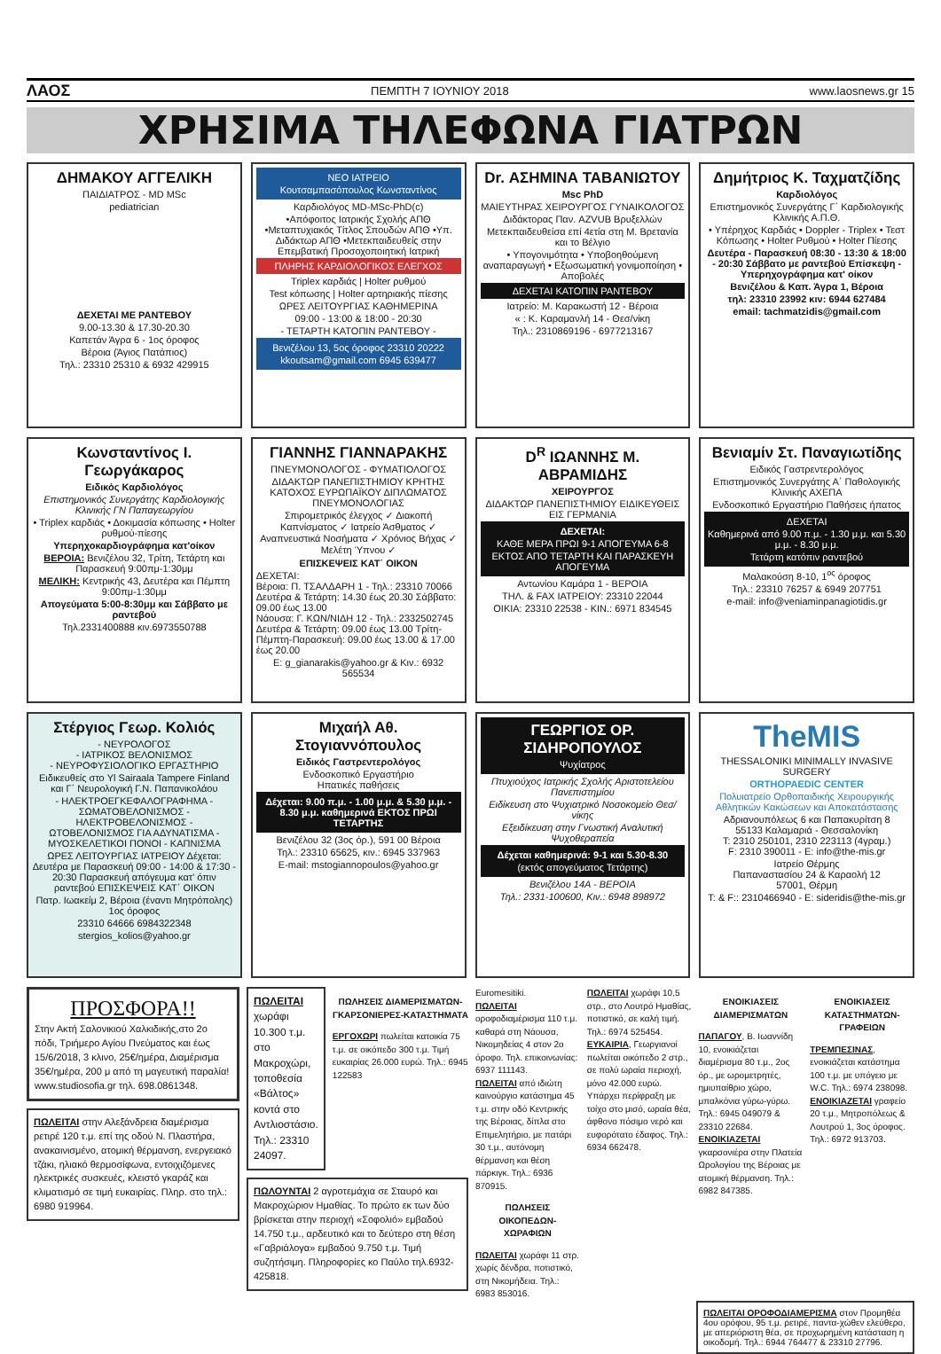ΛΑΟΣ ΠΕΜΠΤΗ 7 ΙΟΥΝΙΟΥ 2018 www.laosnews.gr 15
ΧΡΗΣΙΜΑ ΤΗΛΕΦΩΝΑ ΓΙΑΤΡΩΝ
ΔΗΜΑΚΟΥ ΑΓΓΕΛΙΚΗ
ΠΑΙΔΙΑΤΡΟΣ - MD MSc
pediatrician
ΔΕΧΕΤΑΙ ΜΕ ΡΑΝΤΕΒΟΥ
9.00-13.30 & 17.30-20.30
Καπετάν Άγρα 6 - 1ος όροφος
Βέροια (Άγιος Πατάπιος)
Τηλ.: 23310 25310 & 6932 429915
ΝΕΟ ΙΑΤΡΕΙΟ
Κουτσαμπασόπουλος Κωνσταντίνος
Καρδιολόγος MD-MSc-PhD(c)
•Απόφοιτος Ιατρικής Σχολής ΑΠΘ •Μεταπτυχιακός Τίτλος Σπουδών ΑΠΘ •Υπ. Διδάκτωρ ΑΠΘ •Μετεκπαιδευθείς στην Επεμβατική Προσοχοποιητική Ιατρική
ΠΛΗΡΗΣ ΚΑΡΔΙΟΛΟΓΙΚΟΣ ΕΛΕΓΧΟΣ
Triplex καρδιάς | Holter ρυθμού
Test κόπωσης | Holter αρτηριακής πίεσης
ΩΡΕΣ ΛΕΙΤΟΥΡΓΙΑΣ ΚΑΘΗΜΕΡΙΝΑ
09:00 - 13:00 & 18:00 - 20:30
- ΤΕΤΑΡΤΗ ΚΑΤΟΠΙΝ ΡΑΝΤΕΒΟΥ -
Βενιζέλου 13, 5ος όροφος 23310 20222
kkoutsam@gmail.com 6945 639477
Dr. ΑΣΗΜΙΝΑ ΤΑΒΑΝΙΩΤΟΥ
Msc PhD
ΜΑΙΕΥΤΗΡΑΣ ΧΕΙΡΟΥΡΓΟΣ ΓΥΝΑΙΚΟΛΟΓΟΣ
Διδάκτορας Παν. AZVUB Βρυξελλών
Μετεκπαιδευθείσα επί 4ετία στη Μ. Βρετανία και το Βέλγιο
• Υπογονιμότητα • Υποβοηθούμενη αναπαραγωγή • Εξωσωματική γονιμοποίηση • Αποβολές
ΔΕΧΕΤΑΙ ΚΑΤΟΠΙΝ ΡΑΝΤΕΒΟΥ
Ιατρείο: Μ. Καρακωστή 12 - Βέροια
« : Κ. Καραμανλή 14 - Θεσ/νίκη
Τηλ.: 2310869196 - 6977213167
Δημήτριος Κ. Ταχματζίδης
Καρδιολόγος
Επιστημονικός Συνεργάτης Γ΄ Καρδιολογικής Κλινικής Α.Π.Θ.
• Υπέρηχος Καρδιάς • Doppler - Triplex • Τεστ Κόπωσης • Holter Ρυθμού • Holter Πίεσης
Δευτέρα - Παρασκευή 08:30 - 13:30 & 18:00 - 20:30 Σάββατο με ραντεβού Επίσκεψη - Υπερηχογράφημα κατ' οίκον
Βενιζέλου & Καπ. Άγρα 1, Βέροια
τηλ: 23310 23992 κιν: 6944 627484
email: tachmatzidis@gmail.com
Κωνσταντίνος Ι. Γεωργάκαρος
Ειδικός Καρδιολόγος
Επιστημονικός Συνεργάτης Καρδιολογικής Κλινικής ΓΝ Παπαγεωργίου
• Triplex καρδιάς • Δοκιμασία κόπωσης • Holter ρυθμού-πίεσης
Υπερηχοκαρδιογράφημα κατ'οίκον
ΒΕΡΟΙΑ: Βενιζέλου 32, Τρίτη, Τετάρτη και Παρασκευή 9:00πμ-1:30μμ
ΜΕΛΙΚΗ: Κεντρικής 43, Δευτέρα και Πέμπτη 9:00πμ-1:30μμ
Απογεύματα 5:00-8:30μμ και Σάββατο με ραντεβού
Τηλ.2331400888 κιν.6973550788
ΓΙΑΝΝΗΣ ΓΙΑΝΝΑΡΑΚΗΣ
ΠΝΕΥΜΟΝΟΛΟΓΟΣ - ΦΥΜΑΤΙΟΛΟΓΟΣ
ΔΙΔΑΚΤΩΡ ΠΑΝΕΠΙΣΤΗΜΙΟΥ ΚΡΗΤΗΣ ΚΑΤΟΧΟΣ ΕΥΡΩΠΑΪΚΟΥ ΔΙΠΛΩΜΑΤΟΣ ΠΝΕΥΜΟΝΟΛΟΓΙΑΣ
Σπιρομετρικός έλεγχος ✓ Διακοπή Καπνίσματος ✓ Ιατρείο Άσθματος ✓ Αναπνευστικά Νοσήματα ✓ Χρόνιος Βήχας ✓ Μελέτη Ύπνου ✓
ΕΠΙΣΚΕΨΕΙΣ ΚΑΤ΄ ΟΙΚΟΝ
ΔΕΧΕΤΑΙ:
Βέροια: Π. ΤΣΑΛΔΑΡΗ 1 - Τηλ.: 23310 70066 Δευτέρα & Τετάρτη: 14.30 έως 20.30 Σάββατο: 09.00 έως 13.00
Νάουσα: Γ. ΚΩΝ/ΝΙΔΗ 12 - Τηλ.: 2332502745 Δευτέρα & Τετάρτη: 09.00 έως 13.00 Τρίτη-Πέμπτη-Παρασκευή: 09.00 έως 13.00 & 17.00 έως 20.00
E: g_gianarakis@yahoo.gr & Κιν.: 6932 565534
D<sup>R</sup> ΙΩΑΝΝΗΣ Μ. ΑΒΡΑΜΙΔΗΣ
ΧΕΙΡΟΥΡΓΟΣ
ΔΙΔΑΚΤΩΡ ΠΑΝΕΠΙΣΤΗΜΙΟΥ ΕΙΔΙΚΕΥΘΕΙΣ ΕΙΣ ΓΕΡΜΑΝΙΑ
ΔΕΧΕΤΑΙ:
ΚΑΘΕ ΜΕΡΑ ΠΡΩΙ 9-1 ΑΠΟΓΕΥΜΑ 6-8
ΕΚΤΟΣ ΑΠΟ ΤΕΤΑΡΤΗ ΚΑΙ ΠΑΡΑΣΚΕΥΗ ΑΠΟΓΕΥΜΑ
Αντωνίου Καμάρα 1 - ΒΕΡΟΙΑ
ΤΗΛ. & FAX ΙΑΤΡΕΙΟΥ: 23310 22044
ΟΙΚΙΑ: 23310 22538 - ΚΙΝ.: 6971 834545
Βενιαμίν Στ. Παναγιωτίδης
Ειδικός Γαστρεντερολόγος
Επιστημονικός Συνεργάτης Α΄ Παθολογικής Κλινικής ΑΧΕΠΑ
Ενδοσκοπικό Εργαστήριο Παθήσεις ήπατος
ΔΕΧΕΤΑΙ
Καθημερινά από 9.00 π.μ. - 1.30 μ.μ. και 5.30 μ.μ. - 8.30 μ.μ.
Τετάρτη κατόπιν ραντεβού
Μαλακούση 8-10, 1<sup>ος</sup> όροφος
Τηλ.: 23310 76257 & 6949 207751
e-mail: info@veniaminpanagiotidis.gr
Στέργιος Γεωρ. Κολιός
- ΝΕΥΡΟΛΟΓΟΣ
- ΙΑΤΡΙΚΟΣ ΒΕΛΟΝΙΣΜΟΣ
- ΝΕΥΡΟΦΥΣΙΟΛΟΓΙΚΟ ΕΡΓΑΣΤΗΡΙΟ
Ειδικευθείς στο Yl Sairaala Tampere Finland και Γ΄ Νευρολογική Γ.Ν. Παπανικολάου
- ΗΛΕΚΤΡΟΕΓΚΕΦΑΛΟΓΡΑΦΗΜΑ - ΣΩΜΑΤΟΒΕΛΟΝΙΣΜΟΣ - ΗΛΕΚΤΡΟΒΕΛΟΝΙΣΜΟΣ - ΩΤΟΒΕΛΟΝΙΣΜΟΣ ΓΙΑ ΑΔΥΝΑΤΙΣΜΑ - ΜΥΟΣΚΕΛΕΤΙΚΟΙ ΠΟΝΟΙ - ΚΑΠΝΙΣΜΑ
ΩΡΕΣ ΛΕΙΤΟΥΡΓΙΑΣ ΙΑΤΡΕΙΟΥ Δέχεται: Δευτέρα με Παρασκευή 09:00 - 14:00 & 17:30 - 20:30 Παρασκευή απόγευμα κατ' όπιν ραντεβού ΕΠΙΣΚΕΨΕΙΣ ΚΑΤ΄ ΟΙΚΟΝ
Πατρ. Ιωακείμ 2, Βέροια (έναντι Μητρόπολης) 1ος όροφος
23310 64666 6984322348
stergios_kolios@yahoo.gr
Μιχαήλ Αθ. Στογιαννόπουλος
Ειδικός Γαστρεντερολόγος
Ενδοσκοπικό Εργαστήριο
Ηπατικές παθήσεις
Δέχεται: 9.00 π.μ. - 1.00 μ.μ. & 5.30 μ.μ. - 8.30 μ.μ. καθημερινά ΕΚΤΟΣ ΠΡΩΙ ΤΕΤΑΡΤΗΣ
Βενιζέλου 32 (3ος όρ.), 591 00 Βέροια
Τηλ.: 23310 65625, κιν.: 6945 337963
E-mail: mstogiannopoulos@yahoo.gr
ΓΕΩΡΓΙΟΣ ΟΡ. ΣΙΔΗΡΟΠΟΥΛΟΣ
Ψυχίατρος
Πτυχιούχος Ιατρικής Σχολής Αριστοτελείου Πανεπιστημίου
Ειδίκευση στο Ψυχιατρικό Νοσοκομείο Θεσ/νίκης
Εξειδίκευση στην Γνωστική Αναλυτική Ψυχοθεραπεία
Δέχεται καθημερινά: 9-1 και 5.30-8.30
(εκτός απογεύματος Τετάρτης)
Βενιζέλου 14Α - ΒΕΡΟΙΑ
Τηλ.: 2331-100600, Κιν.: 6948 898972
TheMIS
THESSALONIKI MINIMALLY INVASIVE SURGERY
ORTHOPAEDIC CENTER
Πολυιατρείο Ορθοπαιδικής Χειρουργικής Αθλητικών Κακώσεων και Αποκατάστασης
Αδριανουπόλεως 6 και Παπακυρίτση 8
55133 Καλαμαριά - Θεσσαλονίκη
T: 2310 250101, 2310 223113 (4γραμ.)
F: 2310 390011 - E: info@the-mis.gr
Ιατρείο Θέρμης
Παπαναστασίου 24 & Καραολή 12
57001, Θέρμη
T: & F:: 2310466940 - E: sideridis@the-mis.gr
ΠΡΟΣΦΟΡΑ!!
Στην Ακτή Σαλονικιού Χαλκιδικής,στο 2ο πόδι, Τριήμερο Αγίου Πνεύματος και έως 15/6/2018, 3 κλινο, 25€/ημέρα, Διαμέρισμα 35€/ημέρα, 200 μ από τη μαγευτική παραλία! www.studiosofia.gr τηλ. 698.0861348.
ΠΩΛΕΙΤΑΙ στην Αλεξάνδρεια διαμέρισμα ρετιρέ 120 τ.μ. επί της οδού Ν. Πλαστήρα, ανακαινισμένο, ατομική θέρμανση, ενεργειακό τζάκι, ηλιακό θερμοσίφωνα, εντοιχιζόμενες ηλεκτρικές συσκευές, κλειστό γκαράζ και κλιματισμό σε τιμή ευκαιρίας. Πληρ. στο τηλ.: 6980 919964.
ΠΩΛΕΙΤΑΙ χωράφι 10.300 τ.μ. στο Μακροχώρι, τοποθεσία «Βάλτος» κοντά στο Αντλιοστάσιο. Τηλ.: 23310 24097.
ΠΩΛΗΣΕΙΣ ΔΙΑΜΕΡΙΣΜΑΤΩΝ-ΓΚΑΡΣΟΝΙΕΡΕΣ-ΚΑΤΑΣΤΗΜΑΤΑ
ΕΡΓΟΧΩΡΙ πωλείται κατοικία 75 τ.μ. σε οικόπεδο 300 τ.μ. Τιμή ευκαιρίας 26.000 ευρώ. Τηλ.: 6945 122583
ΠΩΛΟΥΝΤΑΙ 2 αγροτεμάχια σε Σταυρό και Μακροχώριον Ημαθίας. Το πρώτο εκ των δύο βρίσκεται στην περιοχή «Σοφολιό» εμβαδού 14.750 τ.μ., αρδευτικό και το δεύτερο στη θέση «Γαβριάλογα» εμβαδού 9.750 τ.μ. Τιμή συζητήσιμη. Πληροφορίες κο Παύλο τηλ.6932-425818.
Euromesitiki.
ΠΩΛΕΙΤΑΙ οροφοδιαμέρισμα 110 τ.μ. καθαρά στη Νάουσα, Νικομηδείας 4 στον 2ο όροφο. Τηλ. επικοινωνίας: 6937 111143.
ΠΩΛΕΙΤΑΙ από ιδιώτη καινούργιο κατάστημα 45 τ.μ. στην οδό Κεντρικής της Βέροιας, δίπλα στο Επιμελητήριο, με πατάρι 30 τ.μ., αυτόνομη θέρμανση και θέση πάρκιγκ. Τηλ.: 6936 870915.
ΠΩΛΗΣΕΙΣ ΟΙΚΟΠΕΔΩΝ-ΧΩΡΑΦΙΩΝ
ΠΩΛΕΙΤΑΙ χωράφι 11 στρ. χωρίς δένδρα, ποτιστικό, στη Νικομήδεια. Τηλ.: 6983 853016.
ΠΩΛΕΙΤΑΙ χωράφι 10,5 στρ., στο Λουτρό Ημαθίας, ποτιστικό, σε καλή τιμή. Τηλ.: 6974 525454.
ΕΥΚΑΙΡΙΑ, Γεωργιανοί πωλείται οικόπεδο 2 στρ., σε πολύ ωραία περιοχή, μόνο 42.000 ευρώ. Υπάρχει περίφραξη με τοίχο στο μισό, ωραία θέα, άφθονο πόσιμο νερό και ευφορότατο έδαφος. Τηλ.: 6934 662478.
ΕΝΟΙΚΙΑΣΕΙΣ ΔΙΑΜΕΡΙΣΜΑΤΩΝ
ΠΑΠΑΓΟΥ, Β. Ιωαννίδη 10, ενοικιάζεται διαμέρισμα 80 τ.μ., 2ος όρ., με ωρομετρητές, ημιυπαίθριο χώρο, μπαλκόνια γύρω-γύρω. Τηλ.: 6945 049079 & 23310 22684.
ΕΝΟΙΚΙΑΖΕΤΑΙ γκαρσονιέρα στην Πλατεία Ωρολογίου της Βέροιας με ατομική θέρμανση. Τηλ.: 6982 847385.
ΕΝΟΙΚΙΑΣΕΙΣ ΚΑΤΑΣΤΗΜΑΤΩΝ-ΓΡΑΦΕΙΩΝ
ΤΡΕΜΠΕΣΙΝΑΣ, ενοικιάζεται κατάστημα 100 τ.μ. με υπόγειο με W.C. Τηλ.: 6974 238098.
ΕΝΟΙΚΙΑΖΕΤΑΙ γραφείο 20 τ.μ., Μητροπόλεως & Λουτρού 1, 3ος όροφος. Τηλ.: 6972 913703.
ΠΩΛΕΙΤΑΙ ΟΡΟΦΟΔΙΑΜΕΡΙΣΜΑ στον Προμηθέα 4ου ορόφου, 95 τ.μ. ρετιρέ, παντα-χώθεν ελεύθερο, με απεριόριστη θέα, σε προχωρημένη κατάσταση η οικοδομή. Τηλ.: 6944 764477 & 23310 27796.